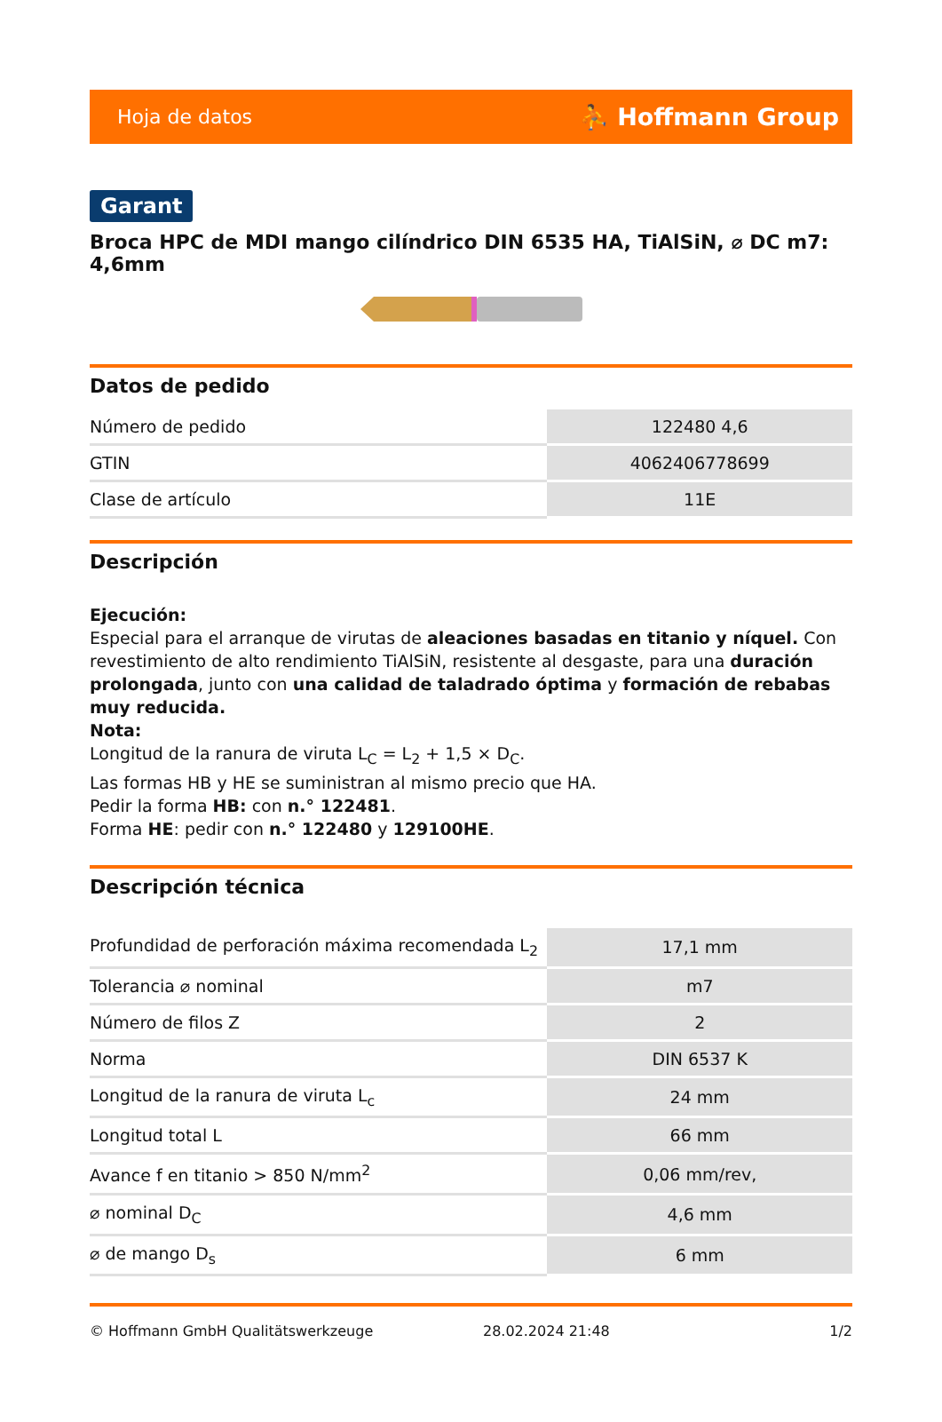Hoja de datos ⛹ Hoffmann Group
Garant
Broca HPC de MDI mango cilíndrico DIN 6535 HA, TiAlSiN, ⌀ DC m7: 4,6mm
Datos de pedido
| Número de pedido | 122480 4,6 |
| GTIN | 4062406778699 |
| Clase de artículo | 11E |
Descripción
Ejecución:
Especial para el arranque de virutas de aleaciones basadas en titanio y níquel. Con revestimiento de alto rendimiento TiAlSiN, resistente al desgaste, para una duración prolongada, junto con una calidad de taladrado óptima y formación de rebabas muy reducida.
Nota:
Longitud de la ranura de viruta L<sub>C</sub> = L<sub>2</sub> + 1,5 × D<sub>C</sub>.
Las formas HB y HE se suministran al mismo precio que HA.
Pedir la forma HB: con n.° 122481.
Forma HE: pedir con n.° 122480 y 129100HE.
Descripción técnica
| Profundidad de perforación máxima recomendada L<sub>2</sub> | 17,1 mm |
| Tolerancia ⌀ nominal | m7 |
| Número de filos Z | 2 |
| Norma | DIN 6537 K |
| Longitud de la ranura de viruta L<sub>c</sub> | 24 mm |
| Longitud total L | 66 mm |
| Avance f en titanio > 850 N/mm<sup>2</sup> | 0,06 mm/rev, |
| ⌀ nominal D<sub>C</sub> | 4,6 mm |
| ⌀ de mango D<sub>s</sub> | 6 mm |
© Hoffmann GmbH Qualitätswerkzeuge 28.02.2024 21:48 1/2